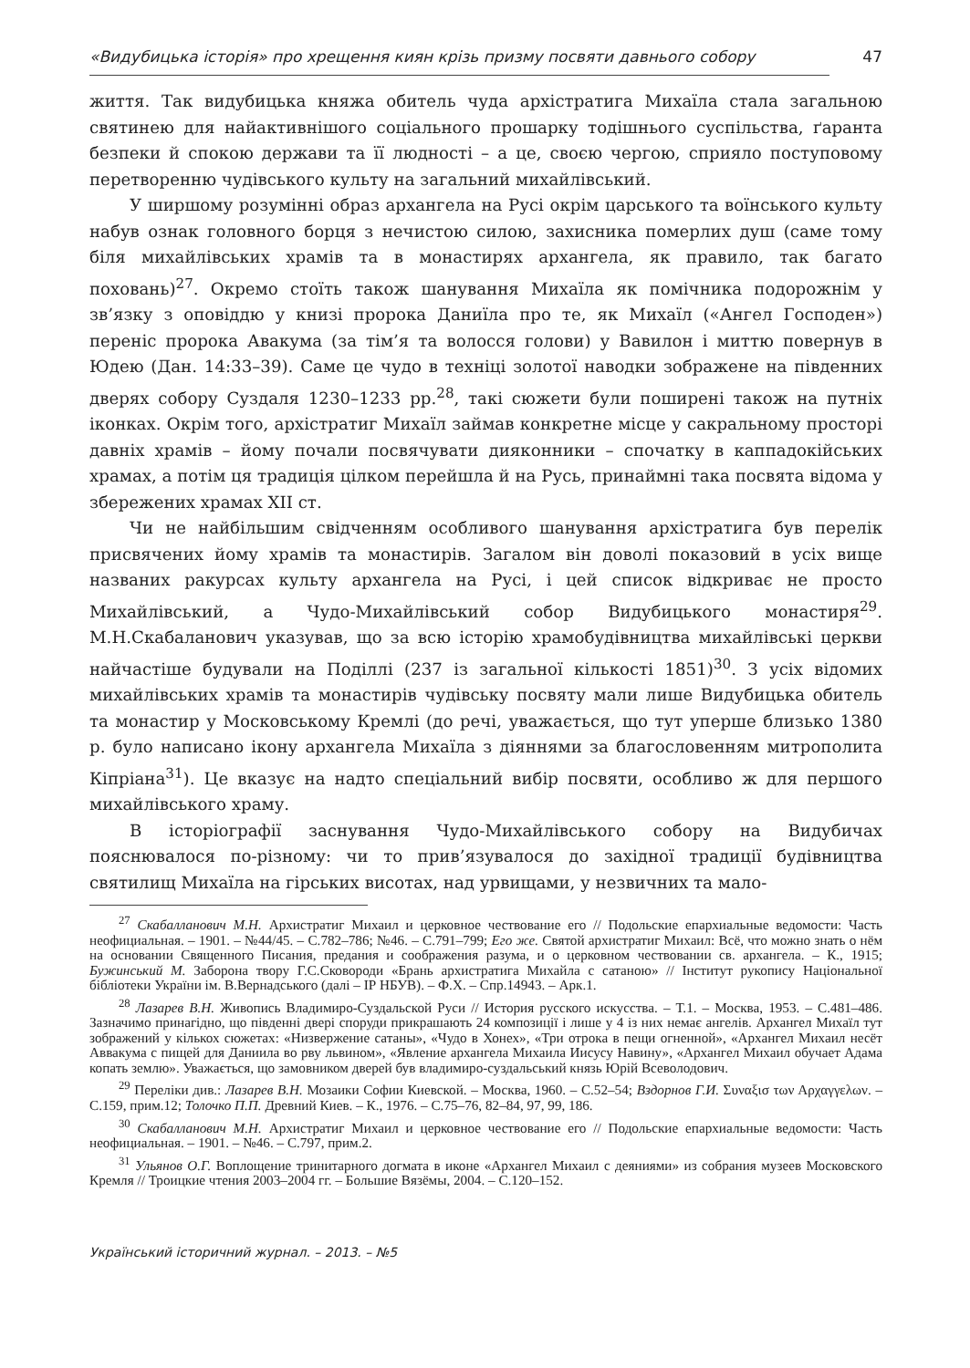«Видубицька історія» про хрещення киян крізь призму посвяти давнього собору 47
життя. Так видубицька княжа обитель чуда архістратига Михаїла стала загальною святинею для найактивнішого соціального прошарку тодішнього суспільства, ґаранта безпеки й спокою держави та її людності – а це, своєю чергою, сприяло поступовому перетворенню чудівського культу на загальний михайлівський.
У ширшому розумінні образ архангела на Русі окрім царського та воїнського культу набув ознак головного борця з нечистою силою, захисника померлих душ (саме тому біля михайлівських храмів та в монастирях архангела, як правило, так багато поховань)<sup>27</sup>. Окремо стоїть також шанування Михаїла як помічника подорожнім у зв’язку з оповіддю у книзі пророка Даниїла про те, як Михаїл («Ангел Господен») переніс пророка Авакума (за тім’я та волосся голови) у Вавилон і миттю повернув в Юдею (Дан. 14:33–39). Саме це чудо в техніці золотої наводки зображене на південних дверях собору Суздаля 1230–1233 рр.<sup>28</sup>, такі сюжети були поширені також на путніх іконках. Окрім того, архістратиг Михаїл займав конкретне місце у сакральному просторі давніх храмів – йому почали посвячувати дияконники – спочатку в каппадокійських храмах, а потім ця традиція цілком перейшла й на Русь, принаймні така посвята відома у збережених храмах XII ст.
Чи не найбільшим свідченням особливого шанування архістратига був перелік присвячених йому храмів та монастирів. Загалом він доволі показовий в усіх вище названих ракурсах культу архангела на Русі, і цей список відкриває не просто Михайлівський, а Чудо-Михайлівський собор Видубицького монастиря<sup>29</sup>. М.Н.Скабаланович указував, що за всю історію храмобудівництва михайлівські церкви найчастіше будували на Поділлі (237 із загальної кількості 1851)<sup>30</sup>. З усіх відомих михайлівських храмів та монастирів чудівську посвяту мали лише Видубицька обитель та монастир у Московському Кремлі (до речі, уважається, що тут уперше близько 1380 р. було написано ікону архангела Михаїла з діяннями за благословенням митрополита Кіпріана<sup>31</sup>). Це вказує на надто спеціальний вибір посвяти, особливо ж для першого михайлівського храму.
В історіографії заснування Чудо-Михайлівського собору на Видубичах пояснювалося по-різному: чи то прив’язувалося до західної традиції будівництва святилищ Михаїла на гірських висотах, над урвищами, у незвичних та мало-
<sup>27</sup> Скабалланович М.Н. Архистратиг Михаил и церковное чествование его // Подольские епархиальные ведомости: Часть неофициальная. – 1901. – №44/45. – С.782–786; №46. – С.791–799; Его же. Святой архистратиг Михаил: Всё, что можно знать о нём на основании Священного Писания, предания и соображения разума, и о церковном чествовании св. архангела. – К., 1915; Бужинський М. Заборона твору Г.С.Сковороди «Брань архистратига Михайла с сатаною» // Інститут рукопису Національної бібліотеки України ім. В.Вернадського (далі – ІР НБУВ). – Ф.Х. – Спр.14943. – Арк.1.
<sup>28</sup> Лазарев В.Н. Живопись Владимиро-Суздальской Руси // История русского искусства. – Т.1. – Москва, 1953. – С.481–486. Зазначимо принагідно, що південні двері споруди прикрашають 24 композиції і лише у 4 із них немає ангелів. Архангел Михаїл тут зображений у кількох сюжетах: «Низвержение сатаны», «Чудо в Хонех», «Три отрока в пещи огненной», «Архангел Михаил несёт Аввакума с пищей для Даниила во рву львином», «Явление архангела Михаила Иисусу Навину», «Архангел Михаил обучает Адама копать землю». Уважається, що замовником дверей був владимиро-суздальський князь Юрій Всеволодович.
<sup>29</sup> Переліки див.: Лазарев В.Н. Мозаики Софии Киевской. – Москва, 1960. – С.52–54; Вздорнов Г.И. Συναξισ των Αρχαγγελων. – С.159, прим.12; Толочко П.П. Древний Киев. – К., 1976. – С.75–76, 82–84, 97, 99, 186.
<sup>30</sup> Скабалланович М.Н. Архистратиг Михаил и церковное чествование его // Подольские епархиальные ведомости: Часть неофициальная. – 1901. – №46. – С.797, прим.2.
<sup>31</sup> Ульянов О.Г. Воплощение тринитарного догмата в иконе «Архангел Михаил с деяниями» из собрания музеев Московского Кремля // Троицкие чтения 2003–2004 гг. – Большие Вязёмы, 2004. – С.120–152.
Український історичний журнал. – 2013. – №5